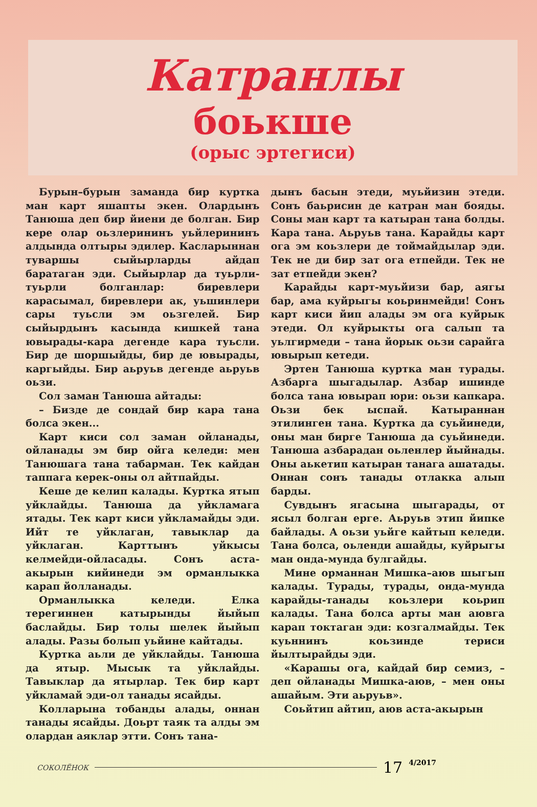Катранлы
боькше
(орыс эртегиси)
Бурын–бурын заманда бир куртка ман карт яшапты экен. Олардынъ Танюша деп бир йиени де болган. Бир кере олар оьзлерининъ уьйлерининъ алдында олтыры эдилер. Касларыннан туваршы сыйырларды айдап баратаган эди. Сыйырлар да туьрли-туьрли болганлар: биревлери карасымал, биревлери ак, уьшинлери сары туьсли эм оьзгелей. Бир сыйырдынъ касында кишкей тана ювырады-кара дегенде кара туьсли. Бир де шоршыйды, бир де ювырады, каргыйды. Бир аьруьв дегенде аьруьв оьзи.
Сол заман Танюша айтады:
– Бизде де сондай бир кара тана болса экен...
Карт киси сол заман ойланады, ойланады эм бир ойга келеди: мен Танюшага тана табарман. Тек кайдан таппага керек-оны ол айтпайды.
Кеше де келип калады. Куртка ятып уйклайды. Танюша да уйкламага ятады. Тек карт киси уйкламайды эди. Ийт те уйклаган, тавыклар да уйклаган. Карттынъ уйкысы келмейди-ойласады. Сонъ аста-акырын кийинеди эм орманлыкка карап йолланады.
Орманлыкка келеди. Елка терегиннен катырынды йыйып баслайды. Бир толы шелек йыйып алады. Разы болып уьйине кайтады.
Куртка аьли де уйклайды. Танюша да ятыр. Мысык та уйклайды. Тавыклар да ятырлар. Тек бир карт уйкламай эди-ол танады ясайды.
Колларына тобанды алады, оннан танады ясайды. Доьрт таяк та алды эм олардан аяклар этти. Сонъ тана-
дынъ басын этеди, муьйизин этеди. Сонъ баьрисин де катран ман бояды. Соны ман карт та катыран тана болды. Кара тана. Аьруьв тана. Карайды карт ога эм коьзлери де тоймайдылар эди. Тек не ди бир зат ога етпейди. Тек не зат етпейди экен?
Карайды карт-муьйизи бар, аягы бар, ама куйрыгы коьринмейди! Сонъ карт киси йип алады эм ога куйрык этеди. Ол куйрыкты ога салып та уьлгирмеди – тана йорык оьзи сарайга ювырып кетеди.
Эртен Танюша куртка ман турады. Азбарга шыгадылар. Азбар ишинде болса тана ювырап юри: оьзи капкара. Оьзи бек ыспай. Катыраннан этилинген тана. Куртка да суьйинеди, оны ман бирге Танюша да суьйинеди. Танюша азбарадан оьленлер йыйнады. Оны аькетип катыран танага ашатады. Оннан сонъ танады отлакка алып барды.
Сувдынъ ягасына шыгарады, от ясыл болган ерге. Аьруьв этип йипке байлады. А оьзи уьйге кайтып келеди. Тана болса, оьленди ашайды, куйрыгы ман онда-мунда булгайды.
Мине орманнан Мишка–аюв шыгып калады. Турады, турады, онда-мунда карайды-танады коьзлери коьрип калады. Тана болса арты ман аювга карап токтаган эди: козгалмайды. Тек куьннинъ коьзинде териси йылтырайды эди.
«Карашы ога, кайдай бир семиз, – деп ойланады Мишка-аюв, – мен оны ашайым. Эти аьруьв».
Соьйтип айтип, аюв аста-акырын
СОКОЛЁНОК 17 4/2017